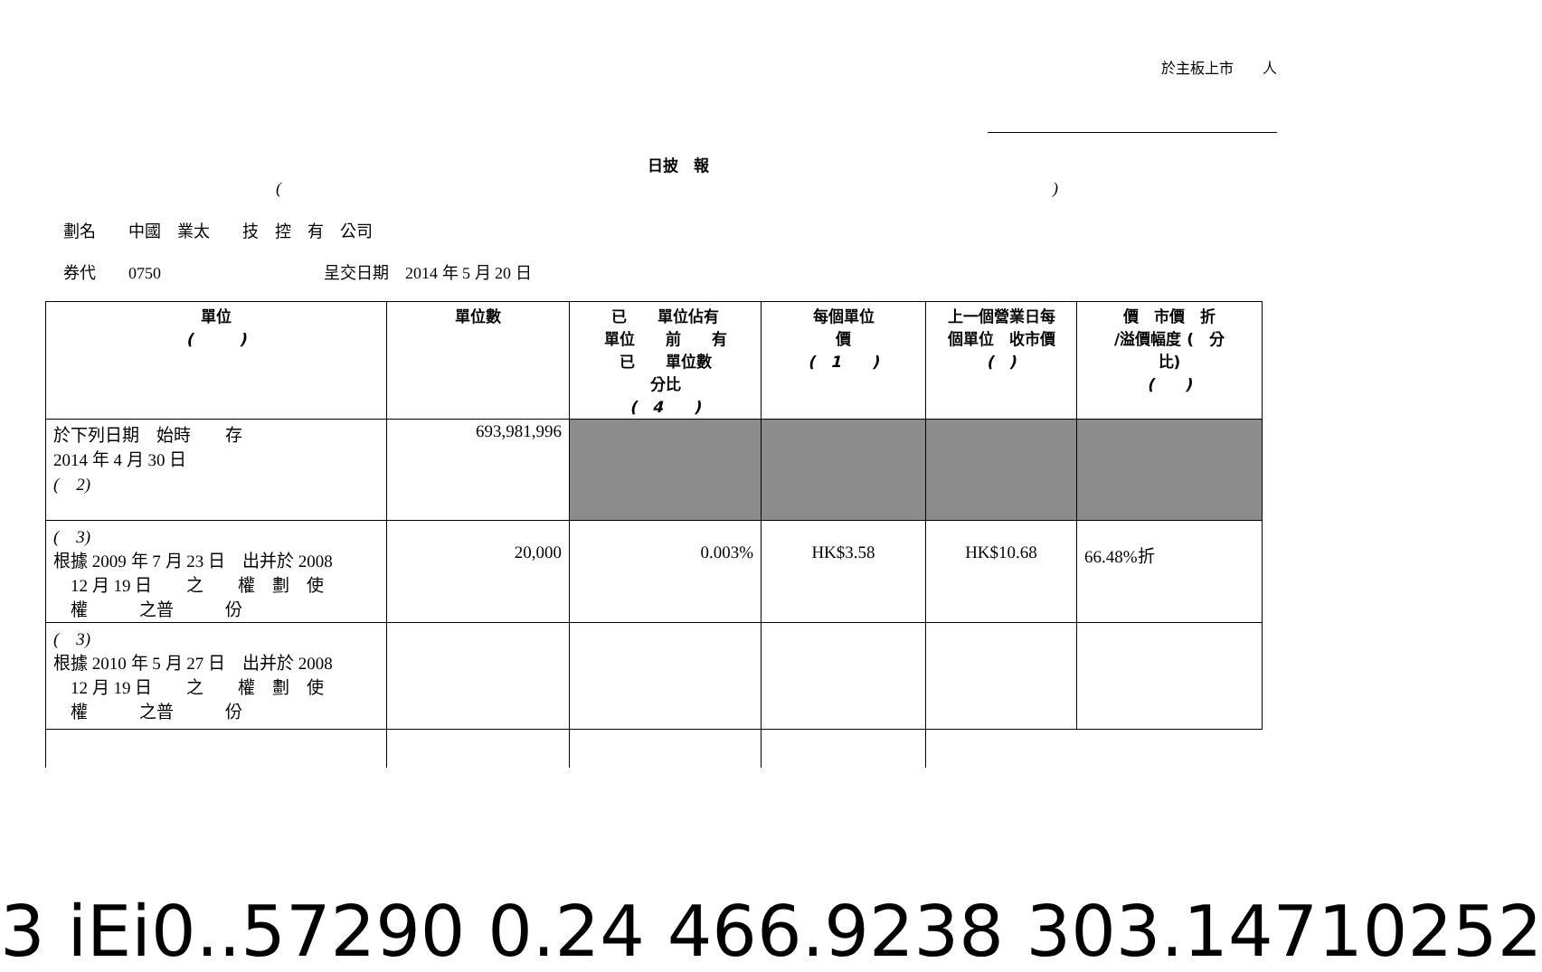於主板上市　　人
日披　報
()
劃名　　中國　業太　　技　控　有　公司
券代　　0750　　　　　　　　　　呈交日期　2014 年 5 月 20 日
| 單位 ( ) | 單位數 | 已 單位佔有 單位 前 有 已 單位數 分比 ( 4 ) | 每個單位 價 ( 1 ) | 上一個營業日每 個單位 收市價 ( ) | 價 市價 折 /溢價幅度 ( 分 比) ( ) |
| --- | --- | --- | --- | --- | --- |
| 於下列日期 始時 存 2014 年 4 月 30 日 ( 2) | 693,981,996 | | | | |
| ( 3) 根據 2009 年 7 月 23 日 出并於 2008 12 月 19 日 之 權 劃 使 權 之普 份 | 20,000 | 0.003% | HK$3.58 | HK$10.68 | 66.48%折 |
| ( 3) 根據 2010 年 5 月 27 日 出并於 2008 12 月 19 日 之 權 劃 使 權 之普 份 | | | | | |
3 iEi0..57290 0.24 466.9238 303.14710252